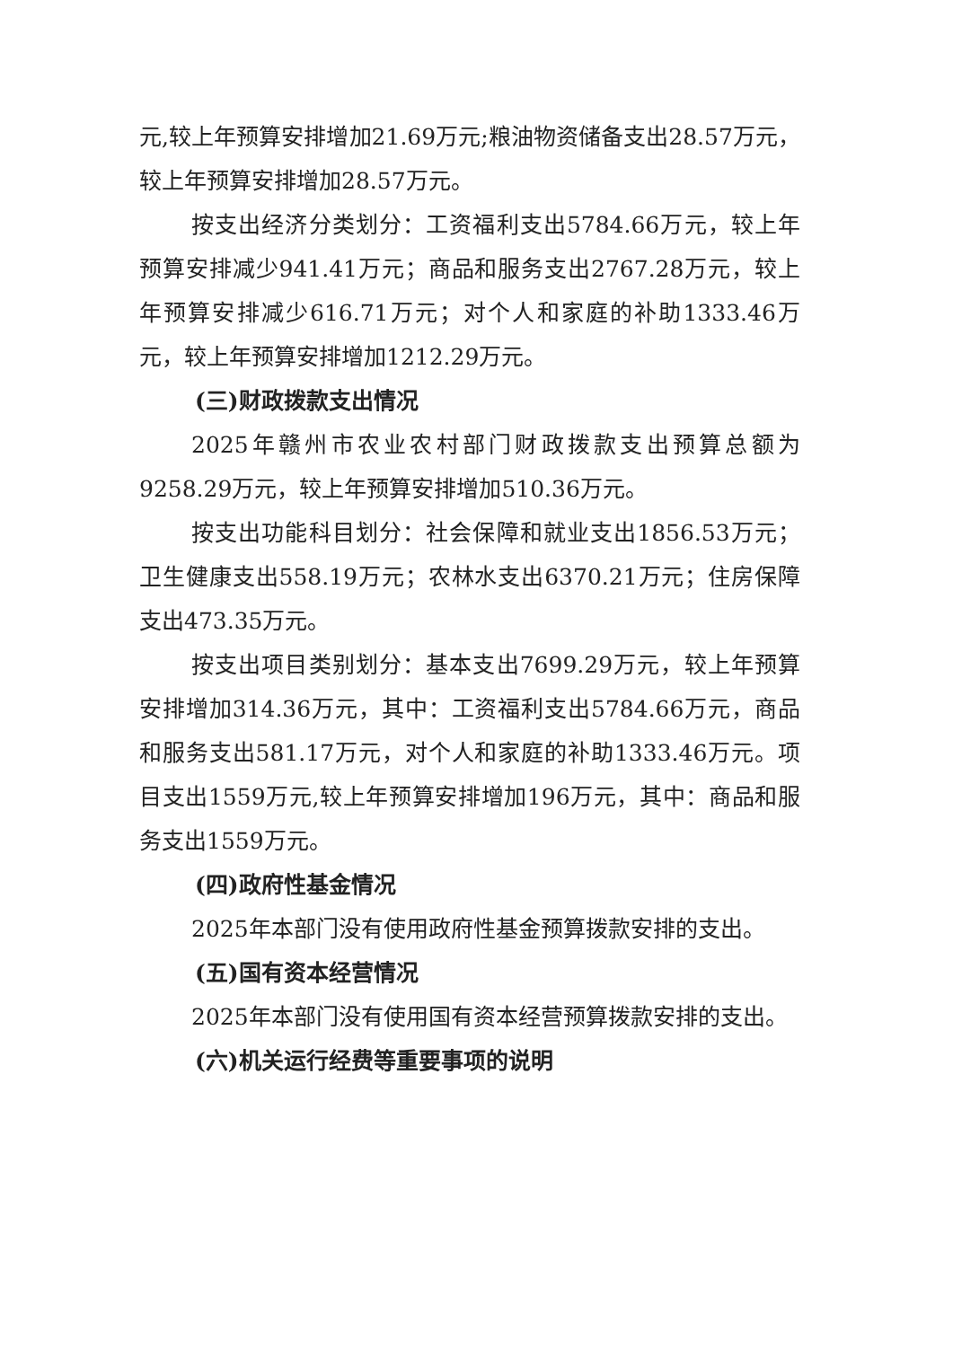元,较上年预算安排增加21.69万元;粮油物资储备支出28.57万元，较上年预算安排增加28.57万元。
按支出经济分类划分：工资福利支出5784.66万元，较上年预算安排减少941.41万元；商品和服务支出2767.28万元，较上年预算安排减少616.71万元；对个人和家庭的补助1333.46万元，较上年预算安排增加1212.29万元。
(三)财政拨款支出情况
2025年赣州市农业农村部门财政拨款支出预算总额为9258.29万元，较上年预算安排增加510.36万元。
按支出功能科目划分：社会保障和就业支出1856.53万元；卫生健康支出558.19万元；农林水支出6370.21万元；住房保障支出473.35万元。
按支出项目类别划分：基本支出7699.29万元，较上年预算安排增加314.36万元，其中：工资福利支出5784.66万元，商品和服务支出581.17万元，对个人和家庭的补助1333.46万元。项目支出1559万元,较上年预算安排增加196万元，其中：商品和服务支出1559万元。
(四)政府性基金情况
2025年本部门没有使用政府性基金预算拨款安排的支出。
(五)国有资本经营情况
2025年本部门没有使用国有资本经营预算拨款安排的支出。
(六)机关运行经费等重要事项的说明